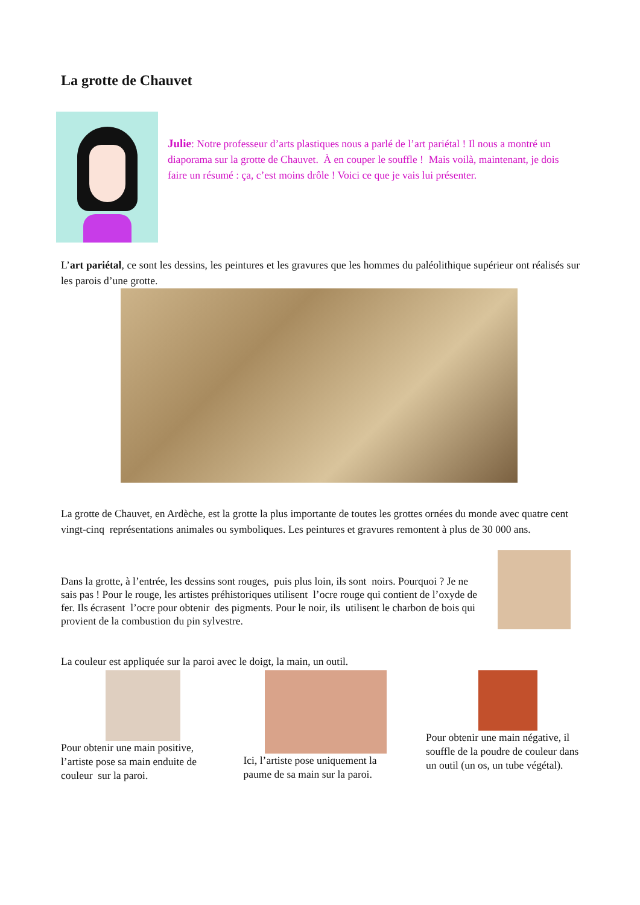La grotte de Chauvet
Julie: Notre professeur d’arts plastiques nous a parlé de l’art pariétal ! Il nous a montré un diaporama sur la grotte de Chauvet. À en couper le souffle ! Mais voilà, maintenant, je dois faire un résumé : ça, c’est moins drôle ! Voici ce que je vais lui présenter.
L’art pariétal, ce sont les dessins, les peintures et les gravures que les hommes du paléolithique supérieur ont réalisés sur les parois d’une grotte.
La grotte de Chauvet, en Ardèche, est la grotte la plus importante de toutes les grottes ornées du monde avec quatre cent vingt-cinq représentations animales ou symboliques. Les peintures et gravures remontent à plus de 30 000 ans.
Dans la grotte, à l’entrée, les dessins sont rouges, puis plus loin, ils sont noirs. Pourquoi ? Je ne sais pas ! Pour le rouge, les artistes préhistoriques utilisent l’ocre rouge qui contient de l’oxyde de fer. Ils écrasent l’ocre pour obtenir des pigments. Pour le noir, ils utilisent le charbon de bois qui provient de la combustion du pin sylvestre.
La couleur est appliquée sur la paroi avec le doigt, la main, un outil.
Pour obtenir une main positive, l’artiste pose sa main enduite de couleur sur la paroi.
Ici, l’artiste pose uniquement la paume de sa main sur la paroi.
Pour obtenir une main négative, il souffle de la poudre de couleur dans un outil (un os, un tube végétal).